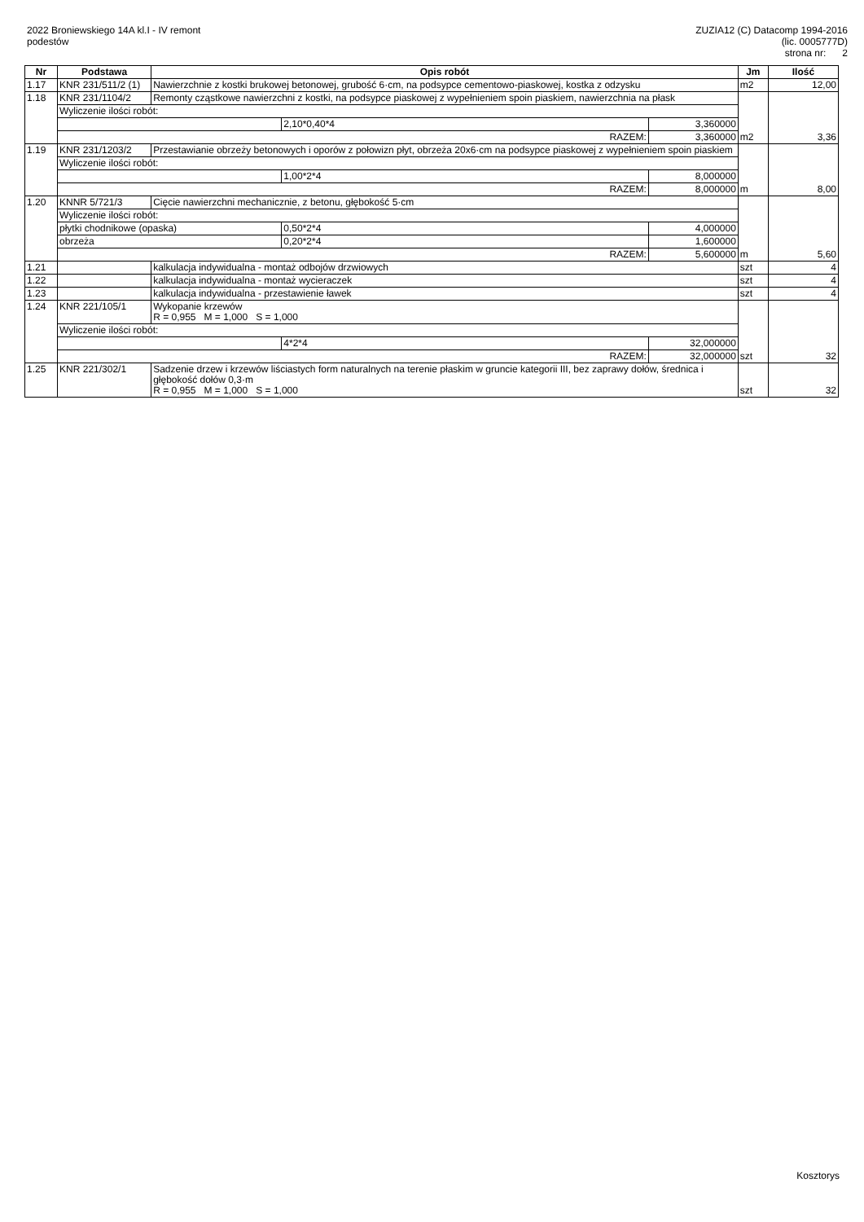2022 Broniewskiego 14A kl.I - IV remont
podestów
ZUZIA12 (C) Datacomp 1994-2016
(lic. 0005777D)
strona nr: 2
| Nr | Podstawa | Opis robót | | | Jm | Ilość |
| --- | --- | --- | --- | --- | --- | --- |
| 1.17 | KNR 231/511/2 (1) | Nawierzchnie z kostki brukowej betonowej, grubość 6·cm, na podsypce cementowo-piaskowej, kostka z odzysku | | | m2 | 12,00 |
| 1.18 | KNR 231/1104/2 | Remonty cząstkowe nawierzchni z kostki, na podsypce piaskowej z wypełnieniem spoin piaskiem, nawierzchnia na płask | | | m2 | 3,36 |
| | Wyliczenie ilości robót: | | | | | |
| | | | 2,10*0,40*4 | 3,360000 | | |
| | RAZEM: | | | 3,360000 | | |
| 1.19 | KNR 231/1203/2 | Przestawianie obrzeży betonowych i oporów z połowizn płyt, obrzeża 20x6·cm na podsypce piaskowej z wypełnieniem spoin piaskiem | | | m | 8,00 |
| | Wyliczenie ilości robót: | | | | | |
| | | | 1,00*2*4 | 8,000000 | | |
| | RAZEM: | | | 8,000000 | | |
| 1.20 | KNNR 5/721/3 | Cięcie nawierzchni mechanicznie, z betonu, głębokość 5·cm | | | m | 5,60 |
| | Wyliczenie ilości robót: | | | | | |
| | płytki chodnikowe (opaska) | | 0,50*2*4 | 4,000000 | | |
| | obrzeża | | 0,20*2*4 | 1,600000 | | |
| | RAZEM: | | | 5,600000 | | |
| 1.21 | | kalkulacja indywidualna - montaż odbojów drzwiowych | | | szt | 4 |
| 1.22 | | kalkulacja indywidualna - montaż wycieraczek | | | szt | 4 |
| 1.23 | | kalkulacja indywidualna - przestawienie ławek | | | szt | 4 |
| 1.24 | KNR 221/105/1 | Wykopanie krzewów R = 0,955 M = 1,000 S = 1,000 | | | szt | 32 |
| | Wyliczenie ilości robót: | | | | | |
| | | | 4*2*4 | 32,000000 | | |
| | RAZEM: | | | 32,000000 | | |
| 1.25 | KNR 221/302/1 | Sadzenie drzew i krzewów liściastych form naturalnych na terenie płaskim w gruncie kategorii III, bez zaprawy dołów, średnica i głębokość dołów 0,3·m R = 0,955 M = 1,000 S = 1,000 | | | szt | 32 |
Kosztorys